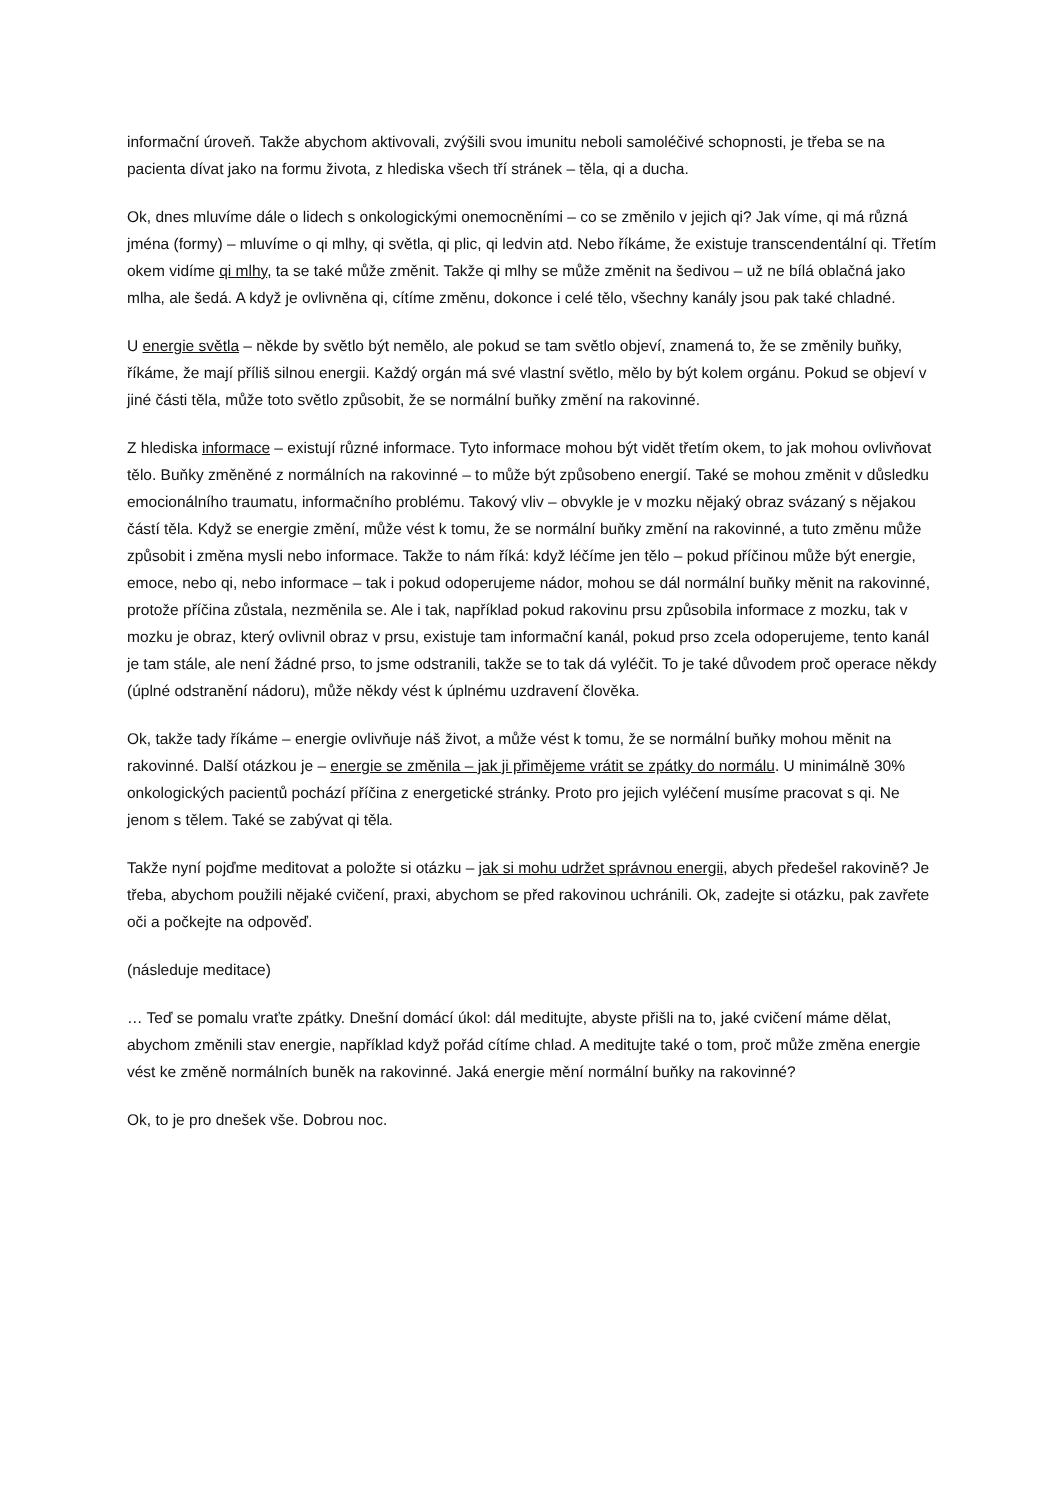informační úroveň. Takže abychom aktivovali, zvýšili svou imunitu neboli samoléčivé schopnosti, je třeba se na pacienta dívat jako na formu života, z hlediska všech tří stránek – těla, qi a ducha.
Ok, dnes mluvíme dále o lidech s onkologickými onemocněními – co se změnilo v jejich qi? Jak víme, qi má různá jména (formy) – mluvíme o qi mlhy, qi světla, qi plic, qi ledvin atd. Nebo říkáme, že existuje transcendentální qi. Třetím okem vidíme qi mlhy, ta se také může změnit. Takže qi mlhy se může změnit na šedivou – už ne bílá oblačná jako mlha, ale šedá. A když je ovlivněna qi, cítíme změnu, dokonce i celé tělo, všechny kanály jsou pak také chladné.
U energie světla – někde by světlo být nemělo, ale pokud se tam světlo objeví, znamená to, že se změnily buňky, říkáme, že mají příliš silnou energii. Každý orgán má své vlastní světlo, mělo by být kolem orgánu. Pokud se objeví v jiné části těla, může toto světlo způsobit, že se normální buňky změní na rakovinné.
Z hlediska informace – existují různé informace. Tyto informace mohou být vidět třetím okem, to jak mohou ovlivňovat tělo. Buňky změněné z normálních na rakovinné – to může být způsobeno energií. Také se mohou změnit v důsledku emocionálního traumatu, informačního problému. Takový vliv – obvykle je v mozku nějaký obraz svázaný s nějakou částí těla. Když se energie změní, může vést k tomu, že se normální buňky změní na rakovinné, a tuto změnu může způsobit i změna mysli nebo informace. Takže to nám říká: když léčíme jen tělo – pokud příčinou může být energie, emoce, nebo qi, nebo informace – tak i pokud odoperujeme nádor, mohou se dál normální buňky měnit na rakovinné, protože příčina zůstala, nezměnila se. Ale i tak, například pokud rakovinu prsu způsobila informace z mozku, tak v mozku je obraz, který ovlivnil obraz v prsu, existuje tam informační kanál, pokud prso zcela odoperujeme, tento kanál je tam stále, ale není žádné prso, to jsme odstranili, takže se to tak dá vyléčit. To je také důvodem proč operace někdy (úplné odstranění nádoru), může někdy vést k úplnému uzdravení člověka.
Ok, takže tady říkáme – energie ovlivňuje náš život, a může vést k tomu, že se normální buňky mohou měnit na rakovinné. Další otázkou je – energie se změnila – jak ji přimějeme vrátit se zpátky do normálu. U minimálně 30% onkologických pacientů pochází příčina z energetické stránky. Proto pro jejich vyléčení musíme pracovat s qi. Ne jenom s tělem. Také se zabývat qi těla.
Takže nyní pojďme meditovat a položte si otázku – jak si mohu udržet správnou energii, abych předešel rakovině? Je třeba, abychom použili nějaké cvičení, praxi, abychom se před rakovinou uchránili. Ok, zadejte si otázku, pak zavřete oči a počkejte na odpověď.
(následuje meditace)
… Teď se pomalu vraťte zpátky. Dnešní domácí úkol: dál meditujte, abyste přišli na to, jaké cvičení máme dělat, abychom změnili stav energie, například když pořád cítíme chlad. A meditujte také o tom, proč může změna energie vést ke změně normálních buněk na rakovinné. Jaká energie mění normální buňky na rakovinné?
Ok, to je pro dnešek vše. Dobrou noc.